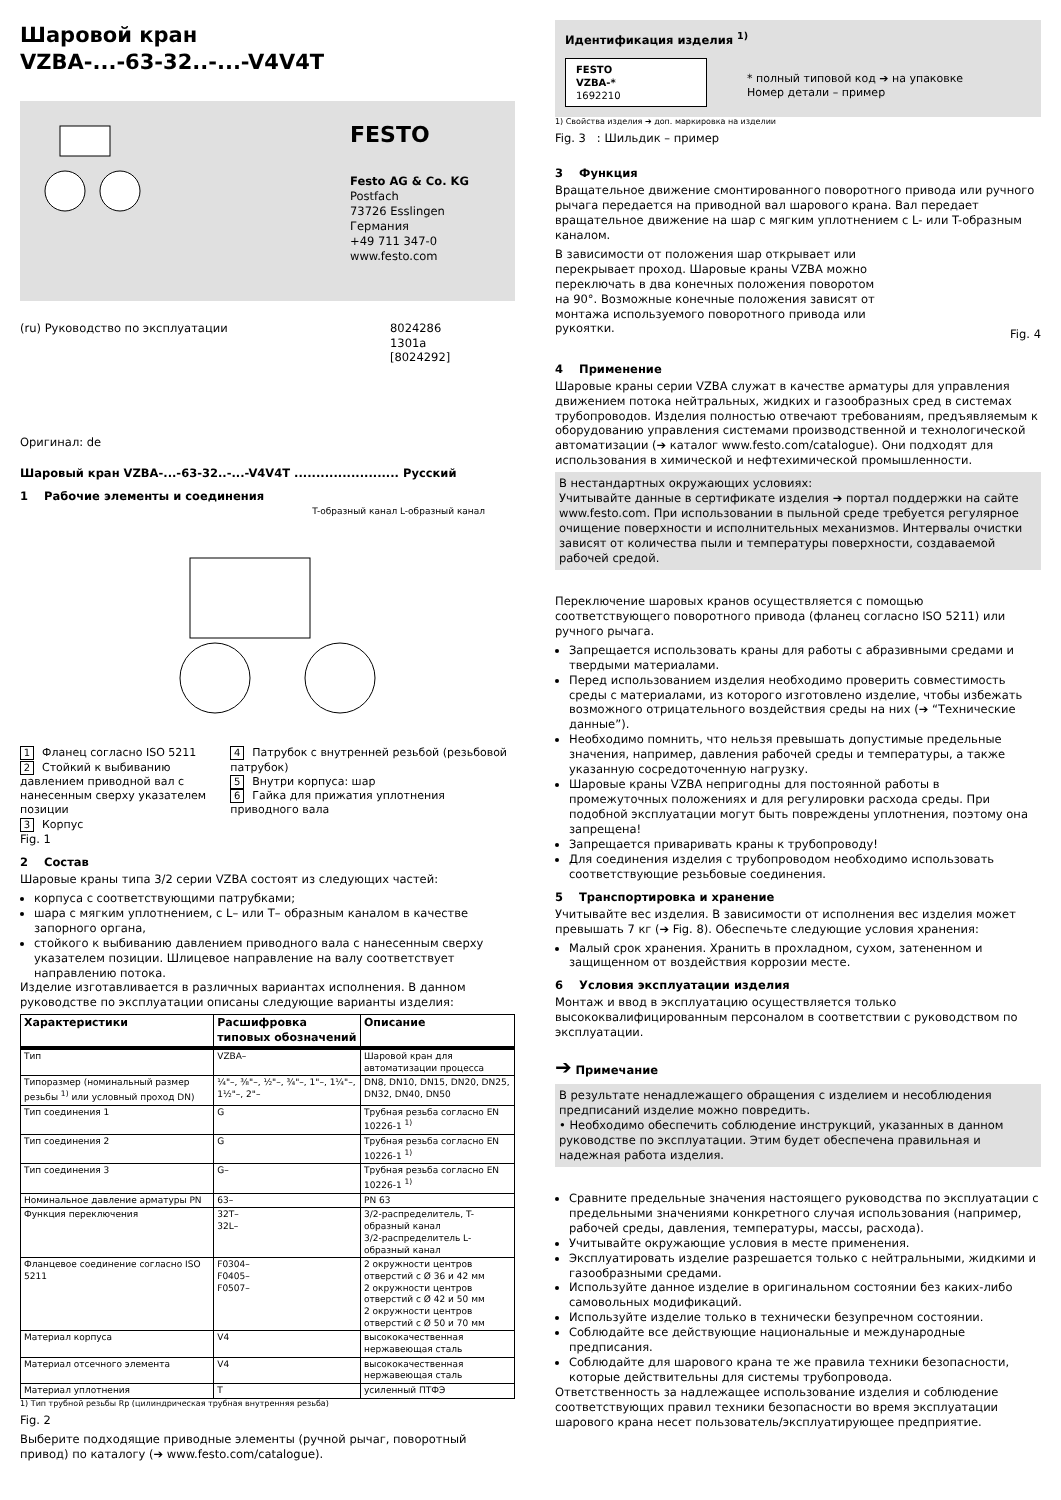Шаровой кран
VZBA-...-63-32..-...-V4V4T
FESTO
Festo AG & Co. KG
Postfach
73726 Esslingen
Германия
+49 711 347-0
www.festo.com
(ru) Руководство по эксплуатации 8024286
1301a
[8024292]
Оригинал: de
Шаровый кран VZBA-...-63-32..-...-V4V4T ........................ Русский
1 Рабочие элементы и соединения
T-образный канал L-образный канал
1 Фланец согласно ISO 5211
2 Стойкий к выбиванию давлением приводной вал с нанесенным сверху указателем позиции
3 Корпус
4 Патрубок с внутренней резьбой (резьбовой патрубок)
5 Внутри корпуса: шар
6 Гайка для прижатия уплотнения приводного вала
Fig. 1
2 Состав
Шаровые краны типа 3/2 серии VZBA состоят из следующих частей:
корпуса с соответствующими патрубками;
шара с мягким уплотнением, с L– или T– образным каналом в качестве запорного органа,
стойкого к выбиванию давлением приводного вала с нанесенным сверху указателем позиции. Шлицевое направление на валу соответствует направлению потока.
Изделие изготавливается в различных вариантах исполнения. В данном руководстве по эксплуатации описаны следующие варианты изделия:
| Характеристики | Расшифровка типовых обозначений | Описание |
| --- | --- | --- |
| Тип | VZBA– | Шаровой кран для автоматизации процесса |
| Типоразмер (номинальный размер резьбы <sup>1)</sup> или условный проход DN) | ¼"–, ⅜"–, ½"–, ¾"–, 1"–, 1¼"–, 1½"–, 2"– | DN8, DN10, DN15, DN20, DN25, DN32, DN40, DN50 |
| Тип соединения 1 | G | Трубная резьба согласно EN 10226-1 <sup>1)</sup> |
| Тип соединения 2 | G | Трубная резьба согласно EN 10226-1 <sup>1)</sup> |
| Тип соединения 3 | G– | Трубная резьба согласно EN 10226-1 <sup>1)</sup> |
| Номинальное давление арматуры PN | 63– | PN 63 |
| Функция переключения | 32T– 32L– | 3/2-распределитель, T-образный канал 3/2-распределитель L-образный канал |
| Фланцевое соединение согласно ISO 5211 | F0304– F0405– F0507– | 2 окружности центров отверстий с Ø 36 и 42 мм 2 окружности центров отверстий с Ø 42 и 50 мм 2 окружности центров отверстий с Ø 50 и 70 мм |
| Материал корпуса | V4 | высококачественная нержавеющая сталь |
| Материал отсечного элемента | V4 | высококачественная нержавеющая сталь |
| Материал уплотнения | T | усиленный ПТФЭ |
1) Тип трубной резьбы Rp (цилиндрическая трубная внутренняя резьба)
Fig. 2
Выберите подходящие приводные элементы (ручной рычаг, поворотный привод) по каталогу (➔ www.festo.com/catalogue).
Идентификация изделия <sup>1)</sup>
FESTO
VZBA-*
1692210
* полный типовой код ➔ на упаковке
Номер детали – пример
1) Свойства изделия ➔ доп. маркировка на изделии
Fig. 3 : Шильдик – пример
3 Функция
Вращательное движение смонтированного поворотного привода или ручного рычага передается на приводной вал шарового крана. Вал передает вращательное движение на шар с мягким уплотнением с L- или T-образным каналом.
В зависимости от положения шар открывает или перекрывает проход. Шаровые краны VZBA можно переключать в два конечных положения поворотом на 90°. Возможные конечные положения зависят от монтажа используемого поворотного привода или рукоятки.
Fig. 4
4 Применение
Шаровые краны серии VZBA служат в качестве арматуры для управления движением потока нейтральных, жидких и газообразных сред в системах трубопроводов. Изделия полностью отвечают требованиям, предъявляемым к оборудованию управления системами производственной и технологической автоматизации (➔ каталог www.festo.com/catalogue). Они подходят для использования в химической и нефтехимической промышленности.
В нестандартных окружающих условиях:
Учитывайте данные в сертификате изделия ➔ портал поддержки на сайте www.festo.com. При использовании в пыльной среде требуется регулярное очищение поверхности и исполнительных механизмов. Интервалы очистки зависят от количества пыли и температуры поверхности, создаваемой рабочей средой.
Переключение шаровых кранов осуществляется с помощью соответствующего поворотного привода (фланец согласно ISO 5211) или ручного рычага.
Запрещается использовать краны для работы с абразивными средами и твердыми материалами.
Перед использованием изделия необходимо проверить совместимость среды с материалами, из которого изготовлено изделие, чтобы избежать возможного отрицательного воздействия среды на них (➔ “Технические данные”).
Необходимо помнить, что нельзя превышать допустимые предельные значения, например, давления рабочей среды и температуры, а также указанную сосредоточенную нагрузку.
Шаровые краны VZBA непригодны для постоянной работы в промежуточных положениях и для регулировки расхода среды. При подобной эксплуатации могут быть повреждены уплотнения, поэтому она запрещена!
Запрещается приваривать краны к трубопроводу!
Для соединения изделия с трубопроводом необходимо использовать соответствующие резьбовые соединения.
5 Транспортировка и хранение
Учитывайте вес изделия. В зависимости от исполнения вес изделия может превышать 7 кг (➔ Fig. 8). Обеспечьте следующие условия хранения:
Малый срок хранения. Хранить в прохладном, сухом, затененном и защищенном от воздействия коррозии месте.
6 Условия эксплуатации изделия
Монтаж и ввод в эксплуатацию осуществляется только высококвалифицированным персоналом в соответствии с руководством по эксплуатации.
➔ Примечание
В результате ненадлежащего обращения с изделием и несоблюдения предписаний изделие можно повредить.
• Необходимо обеспечить соблюдение инструкций, указанных в данном руководстве по эксплуатации. Этим будет обеспечена правильная и надежная работа изделия.
Сравните предельные значения настоящего руководства по эксплуатации с предельными значениями конкретного случая использования (например, рабочей среды, давления, температуры, массы, расхода).
Учитывайте окружающие условия в месте применения.
Эксплуатировать изделие разрешается только с нейтральными, жидкими и газообразными средами.
Используйте данное изделие в оригинальном состоянии без каких-либо самовольных модификаций.
Используйте изделие только в технически безупречном состоянии.
Соблюдайте все действующие национальные и международные предписания.
Соблюдайте для шарового крана те же правила техники безопасности, которые действительны для системы трубопровода.
Ответственность за надлежащее использование изделия и соблюдение соответствующих правил техники безопасности во время эксплуатации шарового крана несет пользователь/эксплуатирующее предприятие.